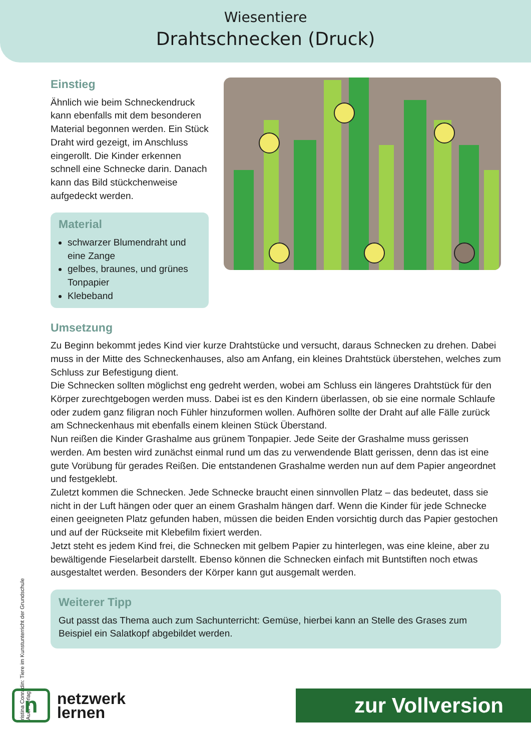Wiesentiere
Drahtschnecken (Druck)
Einstieg
Ähnlich wie beim Schnecken­druck kann ebenfalls mit dem besonderen Material begonnen werden. Ein Stück Draht wird gezeigt, im Anschluss eingerollt. Die Kinder erkennen schnell eine Schnecke darin. Danach kann das Bild stückchenweise aufgedeckt werden.
Material
schwarzer Blumendraht und eine Zange
gelbes, braunes, und grünes Tonpapier
Klebeband
Umsetzung
Zu Beginn bekommt jedes Kind vier kurze Drahtstücke und versucht, daraus Schnecken zu drehen. Dabei muss in der Mitte des Schneckenhauses, also am Anfang, ein kleines Draht­stück überstehen, welches zum Schluss zur Befestigung dient.
Die Schnecken sollten möglichst eng gedreht werden, wobei am Schluss ein längeres Drahtstück für den Körper zurechtgebogen werden muss. Dabei ist es den Kindern überlas­sen, ob sie eine normale Schlaufe oder zudem ganz filigran noch Fühler hinzuformen wol­len. Aufhören sollte der Draht auf alle Fälle zurück am Schneckenhaus mit ebenfalls einem kleinen Stück Überstand.
Nun reißen die Kinder Grashalme aus grünem Tonpapier. Jede Seite der Grashalme muss gerissen werden. Am besten wird zunächst einmal rund um das zu verwendende Blatt ge­rissen, denn das ist eine gute Vorübung für gerades Reißen. Die entstandenen Grashalme werden nun auf dem Papier angeordnet und festgeklebt.
Zuletzt kommen die Schnecken. Jede Schnecke braucht einen sinnvollen Platz – das be­deutet, dass sie nicht in der Luft hängen oder quer an einem Grashalm hängen darf. Wenn die Kinder für jede Schnecke einen geeigneten Platz gefunden haben, müssen die beiden Enden vorsichtig durch das Papier gestochen und auf der Rückseite mit Klebefilm fixiert werden.
Jetzt steht es jedem Kind frei, die Schnecken mit gelbem Papier zu hinterlegen, was eine kleine, aber zu bewältigende Fieselarbeit darstellt. Ebenso können die Schnecken einfach mit Buntstiften noch etwas ausgestaltet werden. Besonders der Körper kann gut ausgemalt werden.
Weiterer Tipp
Gut passt das Thema auch zum Sachunterricht: Gemüse, hierbei kann an Stelle des Grases zum Beispiel ein Salatkopf abgebildet werden.
ristina Conradin: Tiere im Kunstunterricht der Grundschule
Auer Verlag
n
netzwerk
lernen
zur Vollversion